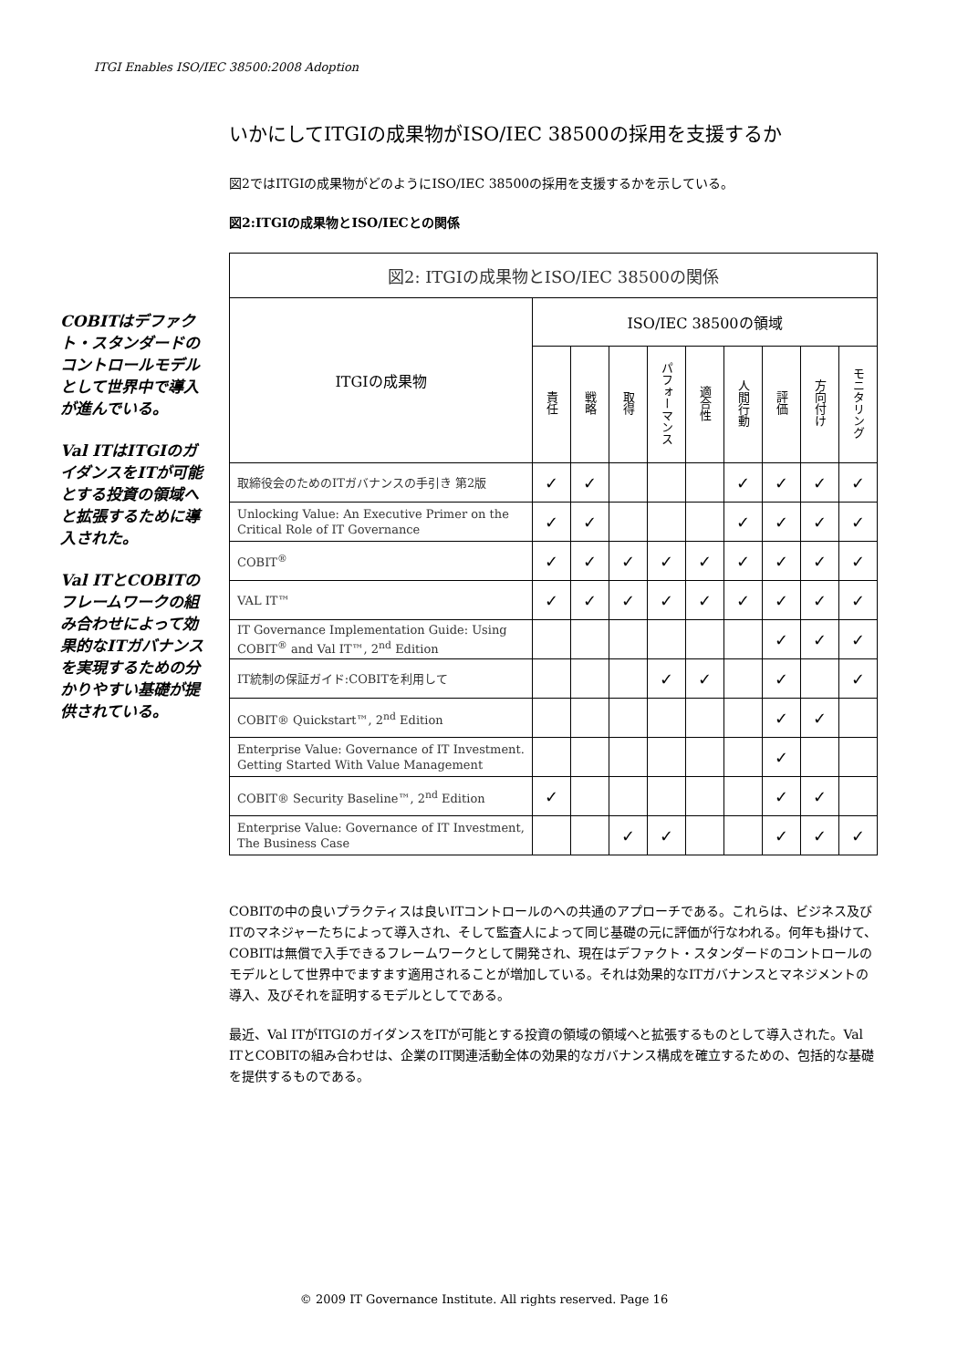ITGI Enables ISO/IEC 38500:2008 Adoption
COBITはデファクト・スタンダードのコントロールモデルとして世界中で導入が進んでいる。
Val ITはITGIのガイダンスをITが可能とする投資の領域へと拡張するために導入された。
Val ITとCOBITのフレームワークの組み合わせによって効果的なITガバナンスを実現するための分かりやすい基礎が提供されている。
いかにしてITGIの成果物がISO/IEC 38500の採用を支援するか
図2ではITGIの成果物がどのようにISO/IEC 38500の採用を支援するかを示している。
図2:ITGIの成果物とISO/IECとの関係
| 図2: ITGIの成果物とISO/IEC 38500の関係 | | | | | | | | | |
| --- | --- | --- | --- | --- | --- | --- | --- | --- | --- |
| ITGIの成果物 | ISO/IEC 38500の領域 | | | | | | | | |
| | 責任 | 戦略 | 取得 | パフォーマンス | 適合性 | 人間行動 | 評価 | 方向付け | モニタリング |
| 取締役会のためのITガバナンスの手引き 第2版 | ✓ | ✓ | | | | ✓ | ✓ | ✓ | ✓ |
| Unlocking Value: An Executive Primer on the Critical Role of IT Governance | ✓ | ✓ | | | | ✓ | ✓ | ✓ | ✓ |
| COBIT<sup>®</sup> | ✓ | ✓ | ✓ | ✓ | ✓ | ✓ | ✓ | ✓ | ✓ |
| VAL IT™ | ✓ | ✓ | ✓ | ✓ | ✓ | ✓ | ✓ | ✓ | ✓ |
| IT Governance Implementation Guide: Using COBIT<sup>®</sup> and Val IT™, 2<sup>nd</sup> Edition | | | | | | | ✓ | ✓ | ✓ |
| IT統制の保証ガイド:COBITを利用して | | | | ✓ | ✓ | | ✓ | | ✓ |
| COBIT® Quickstart™, 2<sup>nd</sup> Edition | | | | | | | ✓ | ✓ | |
| Enterprise Value: Governance of IT Investment. Getting Started With Value Management | | | | | | | ✓ | | |
| COBIT® Security Baseline™, 2<sup>nd</sup> Edition | ✓ | | | | | | ✓ | ✓ | |
| Enterprise Value: Governance of IT Investment, The Business Case | | | ✓ | ✓ | | | ✓ | ✓ | ✓ |
COBITの中の良いプラクティスは良いITコントロールのへの共通のアプローチである。これらは、ビジネス及びITのマネジャーたちによって導入され、そして監査人によって同じ基礎の元に評価が行なわれる。何年も掛けて、COBITは無償で入手できるフレームワークとして開発され、現在はデファクト・スタンダードのコントロールのモデルとして世界中でますます適用されることが増加している。それは効果的なITガバナンスとマネジメントの導入、及びそれを証明するモデルとしてである。
最近、Val ITがITGIのガイダンスをITが可能とする投資の領域の領域へと拡張するものとして導入された。Val ITとCOBITの組み合わせは、企業のIT関連活動全体の効果的なガバナンス構成を確立するための、包括的な基礎を提供するものである。
© 2009 IT Governance Institute. All rights reserved. Page 16